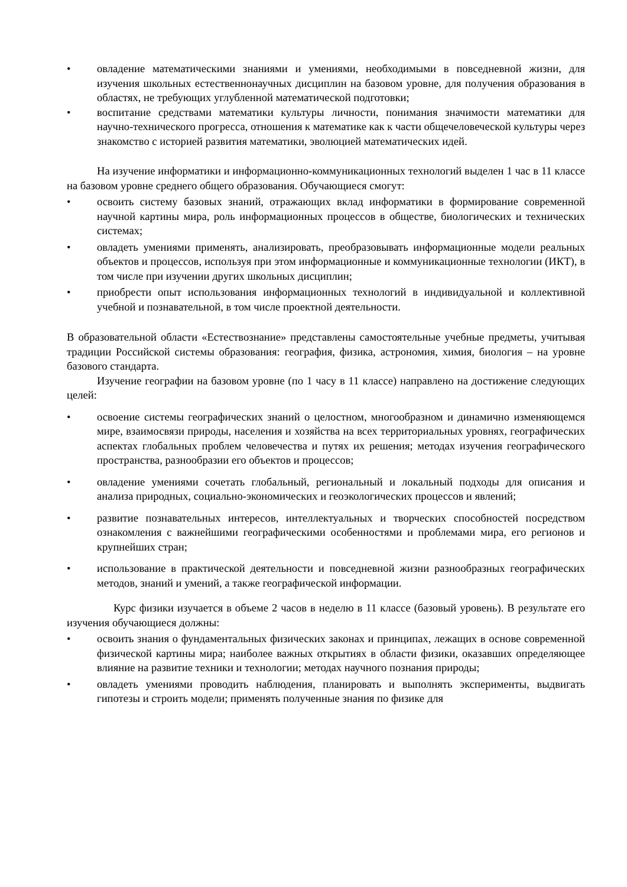• овладение математическими знаниями и умениями, необходимыми в повседневной жизни, для изучения школьных естественнонаучных дисциплин на базовом уровне, для получения образования в областях, не требующих углубленной математической подготовки;
• воспитание средствами математики культуры личности, понимания значимости математики для научно-технического прогресса, отношения к математике как к части общечеловеческой культуры через знакомство с историей развития математики, эволюцией математических идей.
На изучение информатики и информационно-коммуникационных технологий выделен 1 час в 11 классе на базовом уровне среднего общего образования. Обучающиеся смогут:
• освоить систему базовых знаний, отражающих вклад информатики в формирование современной научной картины мира, роль информационных процессов в обществе, биологических и технических системах;
• овладеть умениями применять, анализировать, преобразовывать информационные модели реальных объектов и процессов, используя при этом информационные и коммуникационные технологии (ИКТ), в том числе при изучении других школьных дисциплин;
• приобрести опыт использования информационных технологий в индивидуальной и коллективной учебной и познавательной, в том числе проектной деятельности.
В образовательной области «Естествознание» представлены самостоятельные учебные предметы, учитывая традиции Российской системы образования: география, физика, астрономия, химия, биология – на уровне базового стандарта.
Изучение географии на базовом уровне (по 1 часу в 11 классе) направлено на достижение следующих целей:
• освоение системы географических знаний о целостном, многообразном и динамично изменяющемся мире, взаимосвязи природы, населения и хозяйства на всех территориальных уровнях, географических аспектах глобальных проблем человечества и путях их решения; методах изучения географического пространства, разнообразии его объектов и процессов;
• овладение умениями сочетать глобальный, региональный и локальный подходы для описания и анализа природных, социально-экономических и геоэкологических процессов и явлений;
• развитие познавательных интересов, интеллектуальных и творческих способностей посредством ознакомления с важнейшими географическими особенностями и проблемами мира, его регионов и крупнейших стран;
• использование в практической деятельности и повседневной жизни разнообразных географических методов, знаний и умений, а также географической информации.
Курс физики изучается в объеме 2 часов в неделю в 11 классе (базовый уровень). В результате его изучения обучающиеся должны:
• освоить знания о фундаментальных физических законах и принципах, лежащих в основе современной физической картины мира; наиболее важных открытиях в области физики, оказавших определяющее влияние на развитие техники и технологии; методах научного познания природы;
• овладеть умениями проводить наблюдения, планировать и выполнять эксперименты, выдвигать гипотезы и строить модели; применять полученные знания по физике для